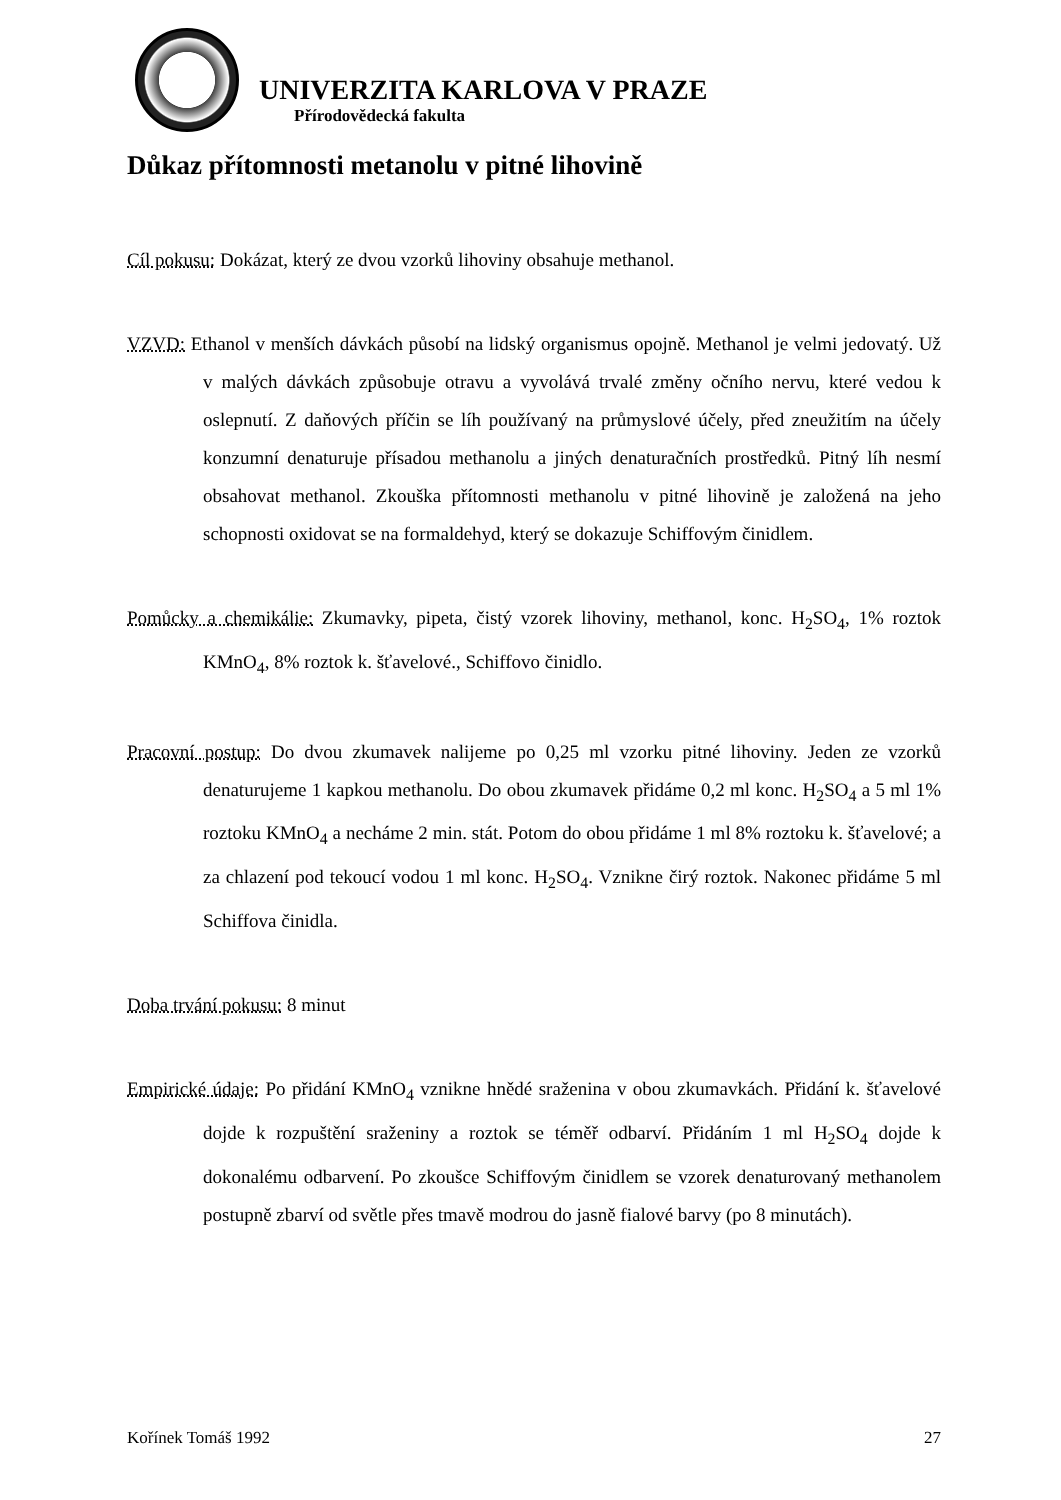UNIVERZITA KARLOVA V PRAZE
Přírodovědecká fakulta
Důkaz přítomnosti metanolu v pitné lihovině
Cíl pokusu: Dokázat, který ze dvou vzorků lihoviny obsahuje methanol.
VZVD: Ethanol v menších dávkách působí na lidský organismus opojně. Methanol je velmi jedovatý. Už v malých dávkách způsobuje otravu a vyvolává trvalé změny očního nervu, které vedou k oslepnutí. Z daňových příčin se líh používaný na průmyslové účely, před zneužitím na účely konzumní denaturuje přísadou methanolu a jiných denaturačních prostředků. Pitný líh nesmí obsahovat methanol. Zkouška přítomnosti methanolu v pitné lihovině je založená na jeho schopnosti oxidovat se na formaldehyd, který se dokazuje Schiffovým činidlem.
Pomůcky a chemikálie: Zkumavky, pipeta, čistý vzorek lihoviny, methanol, konc. H<sub>2</sub>SO<sub>4</sub>, 1% roztok KMnO<sub>4</sub>, 8% roztok k. šťavelové., Schiffovo činidlo.
Pracovní postup: Do dvou zkumavek nalijeme po 0,25 ml vzorku pitné lihoviny. Jeden ze vzorků denaturujeme 1 kapkou methanolu. Do obou zkumavek přidáme 0,2 ml konc. H<sub>2</sub>SO<sub>4</sub> a 5 ml 1% roztoku KMnO<sub>4</sub> a necháme 2 min. stát. Potom do obou přidáme 1 ml 8% roztoku k. šťavelové; a za chlazení pod tekoucí vodou 1 ml konc. H<sub>2</sub>SO<sub>4</sub>. Vznikne čirý roztok. Nakonec přidáme 5 ml Schiffova činidla.
Doba trvání pokusu: 8 minut
Empirické údaje: Po přidání KMnO<sub>4</sub> vznikne hnědé sraženina v obou zkumavkách. Přidání k. šťavelové dojde k rozpuštění sraženiny a roztok se téměř odbarví. Přidáním 1 ml H<sub>2</sub>SO<sub>4</sub> dojde k dokonalému odbarvení. Po zkoušce Schiffovým činidlem se vzorek denaturovaný methanolem postupně zbarví od světle přes tmavě modrou do jasně fialové barvy (po 8 minutách).
Kořínek Tomáš 1992 27